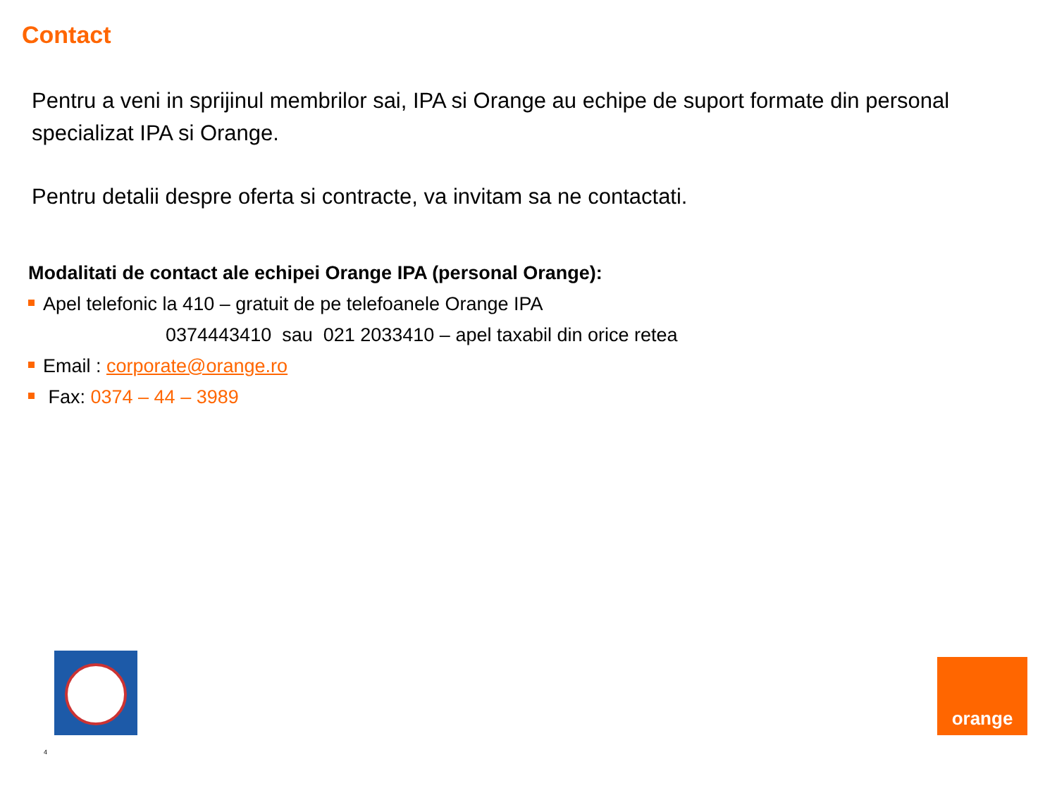Contact
Pentru a veni in sprijinul membrilor sai, IPA si Orange au echipe de suport formate din personal specializat IPA si Orange.
Pentru detalii despre oferta si contracte, va invitam sa ne contactati.
Modalitati de contact ale echipei Orange IPA (personal Orange):
Apel telefonic la 410 – gratuit de pe telefoanele Orange IPA
0374443410 sau 021 2033410 – apel taxabil din orice retea
Email : corporate@orange.ro
Fax: 0374 – 44 – 3989
orange
4